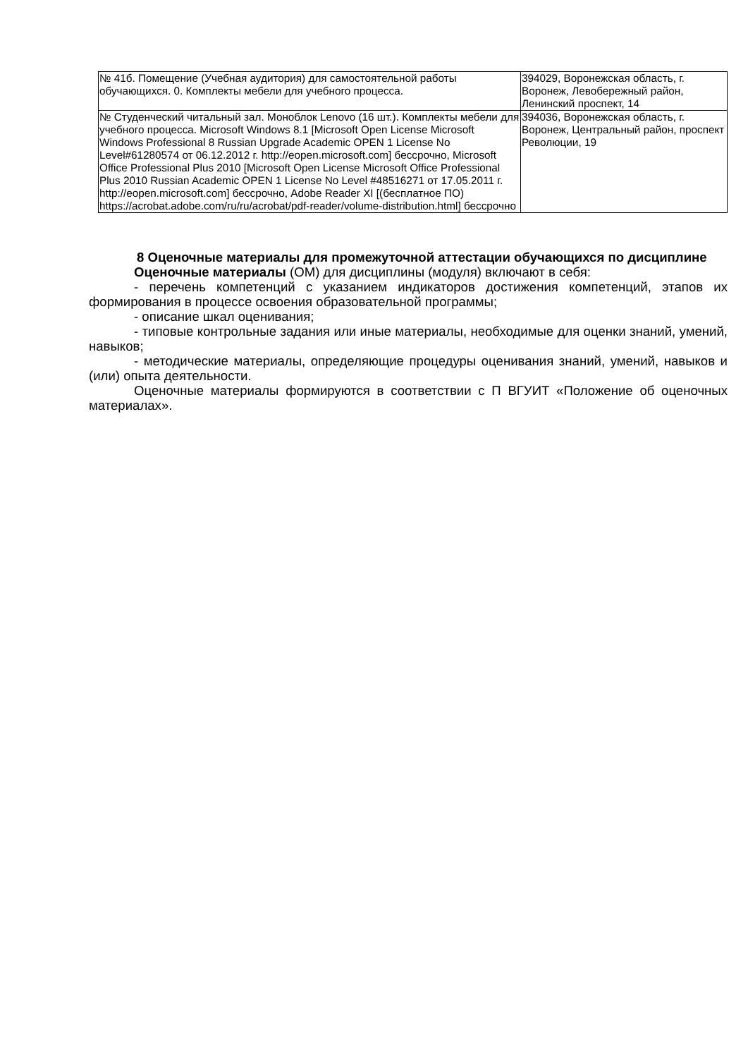| № 41б. Помещение (Учебная аудитория) для самостоятельной работы обучающихся. 0. Комплекты мебели для учебного процесса. | 394029, Воронежская область, г. Воронеж, Левобережный район, Ленинский проспект, 14 |
| № Студенческий читальный зал. Моноблок Lenovo (16 шт.). Комплекты мебели для учебного процесса. Microsoft Windows 8.1 [Microsoft Open License Microsoft Windows Professional 8 Russian Upgrade Academic OPEN 1 License No Level#61280574 от 06.12.2012 г. http://eopen.microsoft.com] бессрочно, Microsoft Office Professional Plus 2010 [Microsoft Open License Microsoft Office Professional Plus 2010 Russian Academic OPEN 1 License No Level #48516271 от 17.05.2011 г. http://eopen.microsoft.com] бессрочно, Adobe Reader XI [(бесплатное ПО) https://acrobat.adobe.com/ru/ru/acrobat/pdf-reader/volume-distribution.html] бессрочно | 394036, Воронежская область, г. Воронеж, Центральный район, проспект Революции, 19 |
8 Оценочные материалы для промежуточной аттестации обучающихся по дисциплине
Оценочные материалы (ОМ) для дисциплины (модуля) включают в себя:
- перечень компетенций с указанием индикаторов достижения компетенций, этапов их формирования в процессе освоения образовательной программы;
- описание шкал оценивания;
- типовые контрольные задания или иные материалы, необходимые для оценки знаний, умений, навыков;
- методические материалы, определяющие процедуры оценивания знаний, умений, навыков и (или) опыта деятельности.
Оценочные материалы формируются в соответствии с П ВГУИТ «Положение об оценочных материалах».